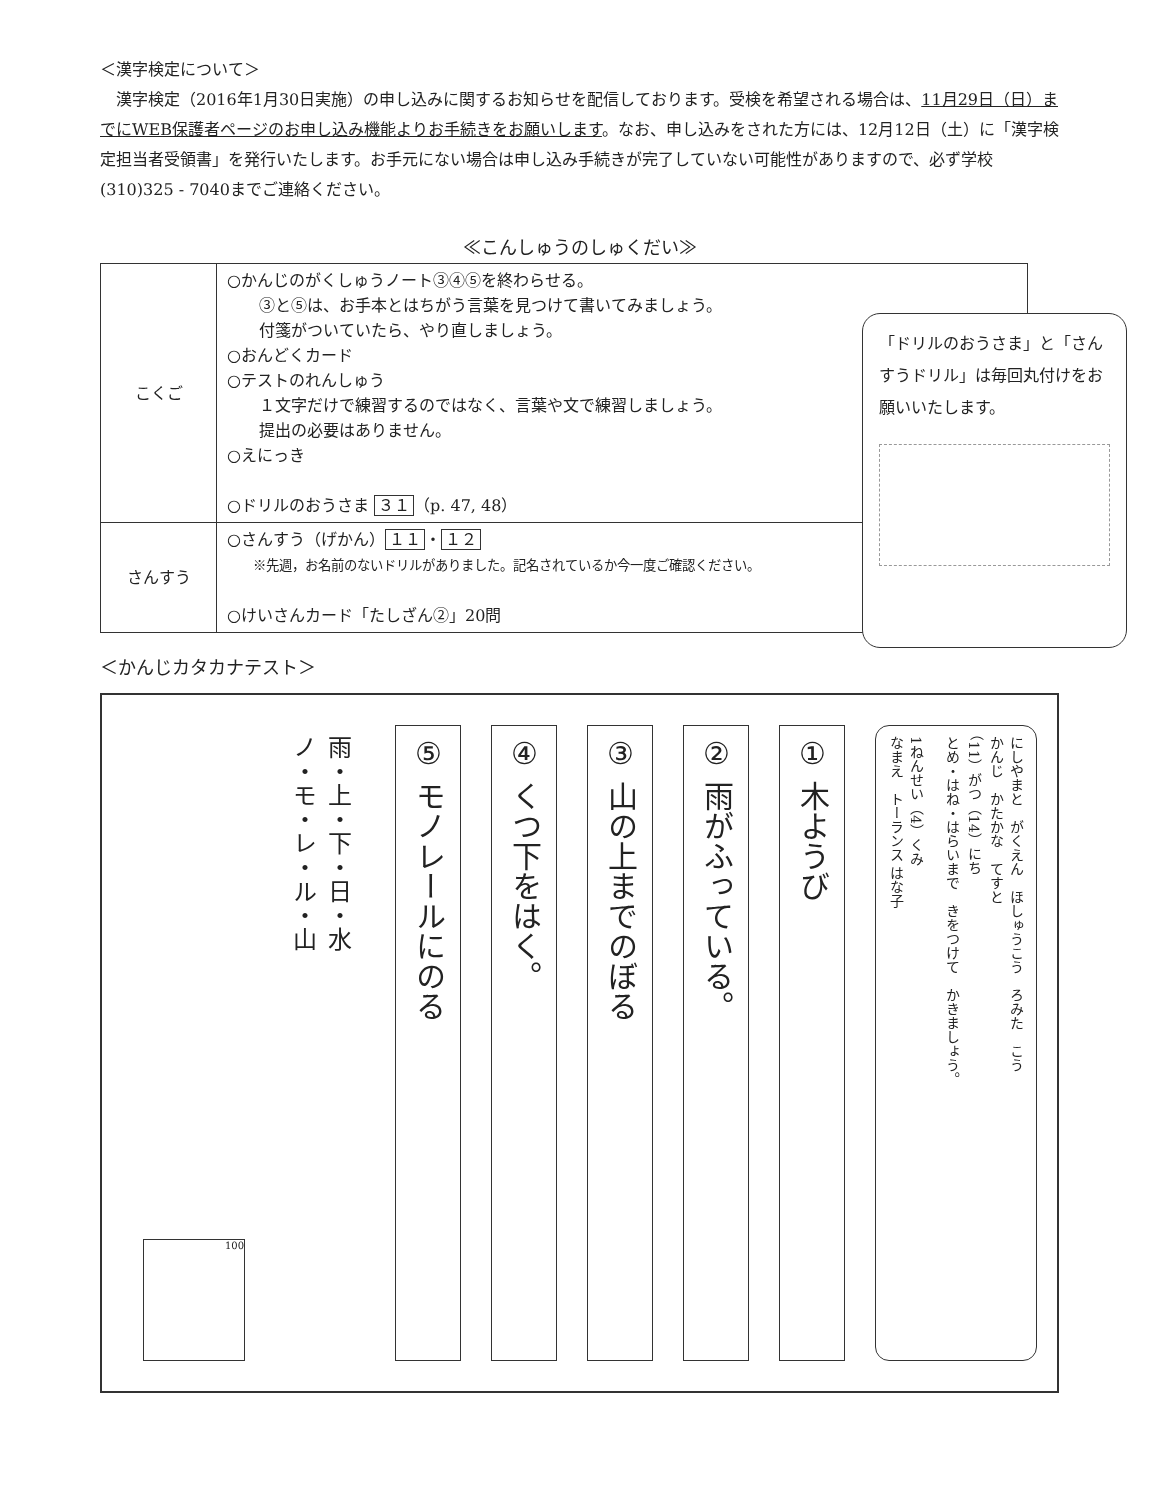＜漢字検定について＞
　漢字検定（2016年1月30日実施）の申し込みに関するお知らせを配信しております。受検を希望される場合は、11月29日（日）までにWEB保護者ページのお申し込み機能よりお手続きをお願いします。なお、申し込みをされた方には、12月12日（土）に「漢字検定担当者受領書」を発行いたします。お手元にない場合は申し込み手続きが完了していない可能性がありますので、必ず学校(310)325 - 7040までご連絡ください。
≪こんしゅうのしゅくだい≫
| こくご | ○かんじのがくしゅうノート③④⑤を終わらせる。 ③と⑤は、お手本とはちがう言葉を見つけて書いてみましょう。 付箋がついていたら、やり直しましょう。 ○おんどくカード ○テストのれんしゅう １文字だけで練習するのではなく、言葉や文で練習しましょう。 提出の必要はありません。 ○えにっき ○ドリルのおうさま ３１ （p. 47, 48） |
| さんすう | ○さんすう（げかん） １１ ・ １２ ※先週，お名前のないドリルがありました。記名されているか今一度ご確認ください。 ○けいさんカード「たしざん②」20問 |
「ドリルのおうさま」と「さんすうドリル」は毎回丸付けをお願いいたします。
＜かんじカタカナテスト＞
にしやまと　がくえん　ほしゅうこう　ろみた　こう
かんじ　かたかな　てすと
（11）がつ（14）にち
とめ・はね・はらいまで　きをつけて　かきましょう。
1ねんせい（4）くみ
なまえ　トーランス はな子
① 木ようび
② 雨がふっている。
③ 山の上までのぼる
④ くつ下をはく。
⑤ モノレールにのる
雨・上・下・日・水
ノ・モ・レ・ル・山
100